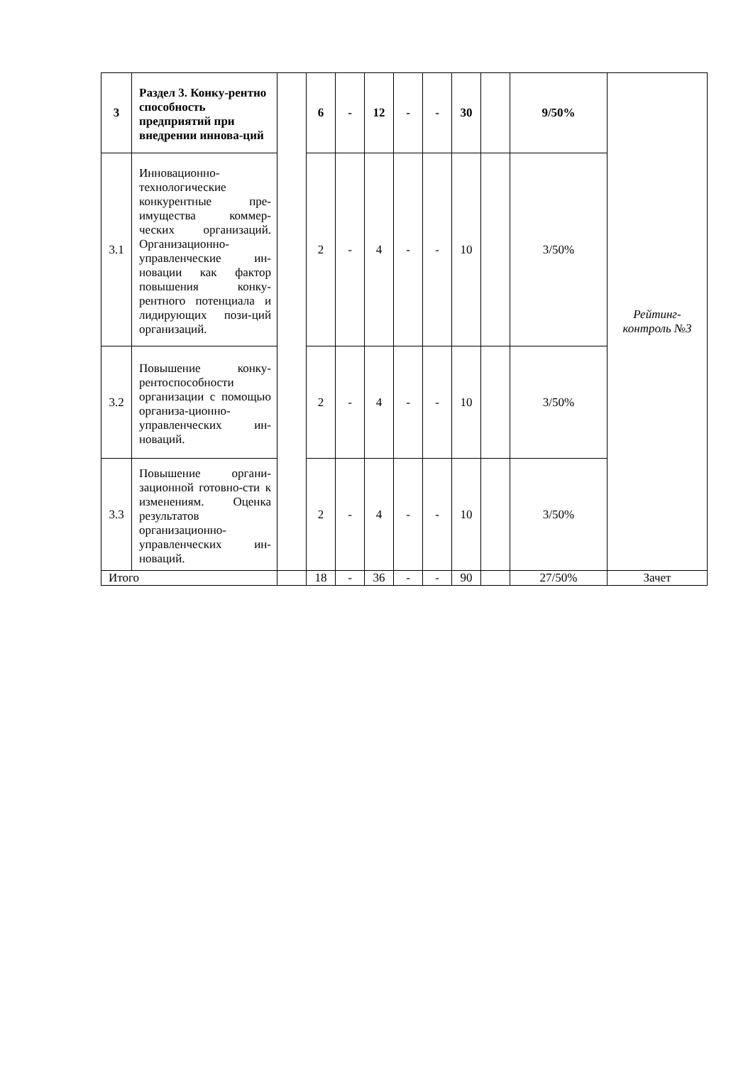| 3 | Раздел 3. Конку-рентно способность предприятий при внедрении иннова-ций | | 6 | - | 12 | - | - | 30 | | 9/50% | Рейтинг-контроль №3 |
| 3.1 | Инновационно-технологические конкурентные пре-имущества коммер-ческих организаций. Организационно-управленческие ин-новации как фактор повышения конку-рентного потенциала и лидирующих пози-ций организаций. | | 2 | - | 4 | - | - | 10 | | 3/50% | |
| 3.2 | Повышение конку-рентоспособности организации с помощью организа-ционно-управленческих ин-новаций. | | 2 | - | 4 | - | - | 10 | | 3/50% | |
| 3.3 | Повышение органи-зационной готовно-сти к изменениям. Оценка результатов организационно-управленческих ин-новаций. | | 2 | - | 4 | - | - | 10 | | 3/50% | |
| Итого | | | 18 | - | 36 | - | - | 90 | | 27/50% | Зачет |